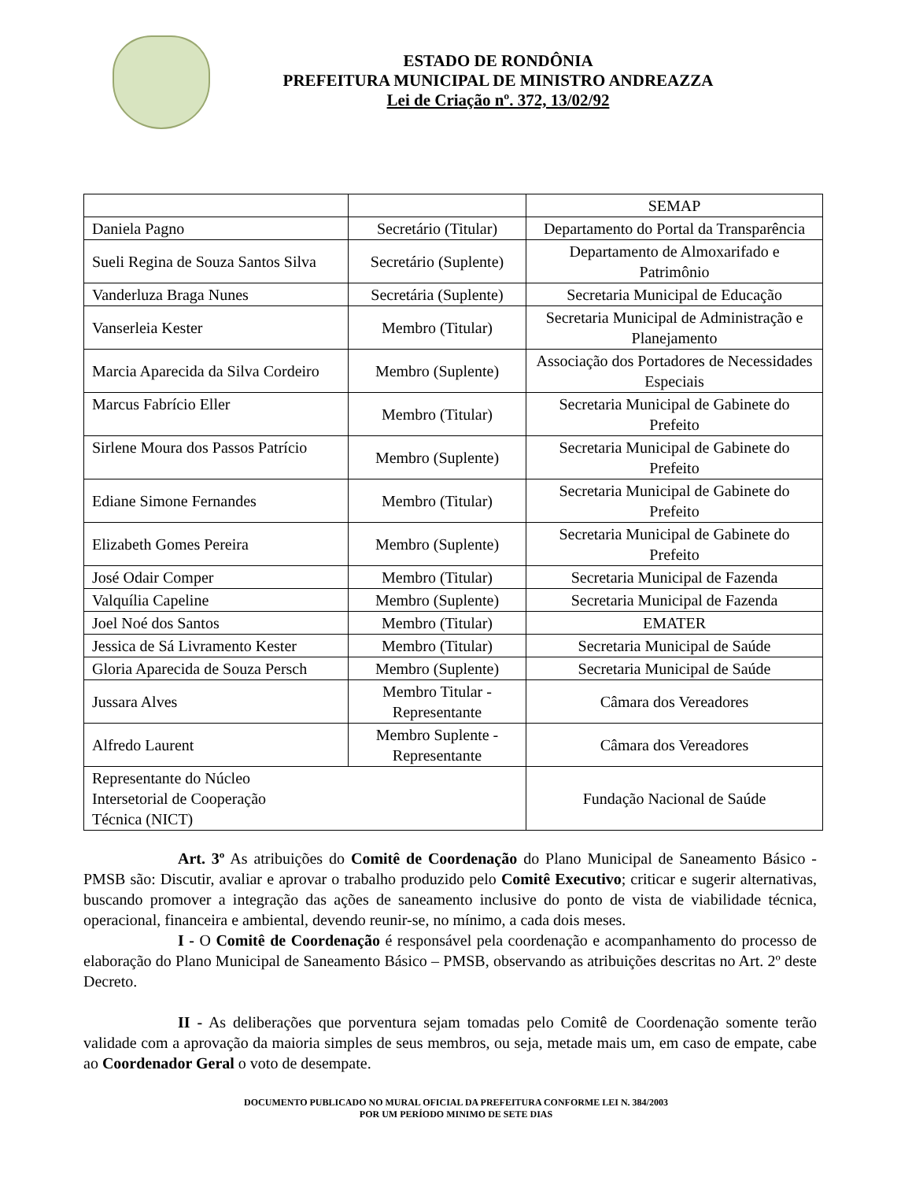ESTADO DE RONDÔNIA
PREFEITURA MUNICIPAL DE MINISTRO ANDREAZZA
Lei de Criação nº. 372, 13/02/92
| | | SEMAP |
| Daniela Pagno | Secretário (Titular) | Departamento do Portal da Transparência |
| Sueli Regina de Souza Santos Silva | Secretário (Suplente) | Departamento de Almoxarifado e Patrimônio |
| Vanderluza Braga Nunes | Secretária (Suplente) | Secretaria Municipal de Educação |
| Vanserleia Kester | Membro (Titular) | Secretaria Municipal de Administração e Planejamento |
| Marcia Aparecida da Silva Cordeiro | Membro (Suplente) | Associação dos Portadores de Necessidades Especiais |
| Marcus Fabrício Eller | Membro (Titular) | Secretaria Municipal de Gabinete do Prefeito |
| Sirlene Moura dos Passos Patrício | Membro (Suplente) | Secretaria Municipal de Gabinete do Prefeito |
| Ediane Simone Fernandes | Membro (Titular) | Secretaria Municipal de Gabinete do Prefeito |
| Elizabeth Gomes Pereira | Membro (Suplente) | Secretaria Municipal de Gabinete do Prefeito |
| José Odair Comper | Membro (Titular) | Secretaria Municipal de Fazenda |
| Valquília Capeline | Membro (Suplente) | Secretaria Municipal de Fazenda |
| Joel Noé dos Santos | Membro (Titular) | EMATER |
| Jessica de Sá Livramento Kester | Membro (Titular) | Secretaria Municipal de Saúde |
| Gloria Aparecida de Souza Persch | Membro (Suplente) | Secretaria Municipal de Saúde |
| Jussara Alves | Membro Titular - Representante | Câmara dos Vereadores |
| Alfredo Laurent | Membro Suplente - Representante | Câmara dos Vereadores |
| Representante do Núcleo Intersetorial de Cooperação Técnica (NICT) | | Fundação Nacional de Saúde |
Art. 3º As atribuições do Comitê de Coordenação do Plano Municipal de Saneamento Básico - PMSB são: Discutir, avaliar e aprovar o trabalho produzido pelo Comitê Executivo; criticar e sugerir alternativas, buscando promover a integração das ações de saneamento inclusive do ponto de vista de viabilidade técnica, operacional, financeira e ambiental, devendo reunir-se, no mínimo, a cada dois meses.
I - O Comitê de Coordenação é responsável pela coordenação e acompanhamento do processo de elaboração do Plano Municipal de Saneamento Básico – PMSB, observando as atribuições descritas no Art. 2º deste Decreto.
II - As deliberações que porventura sejam tomadas pelo Comitê de Coordenação somente terão validade com a aprovação da maioria simples de seus membros, ou seja, metade mais um, em caso de empate, cabe ao Coordenador Geral o voto de desempate.
DOCUMENTO PUBLICADO NO MURAL OFICIAL DA PREFEITURA CONFORME LEI N. 384/2003
POR UM PERÍODO MINIMO DE SETE DIAS